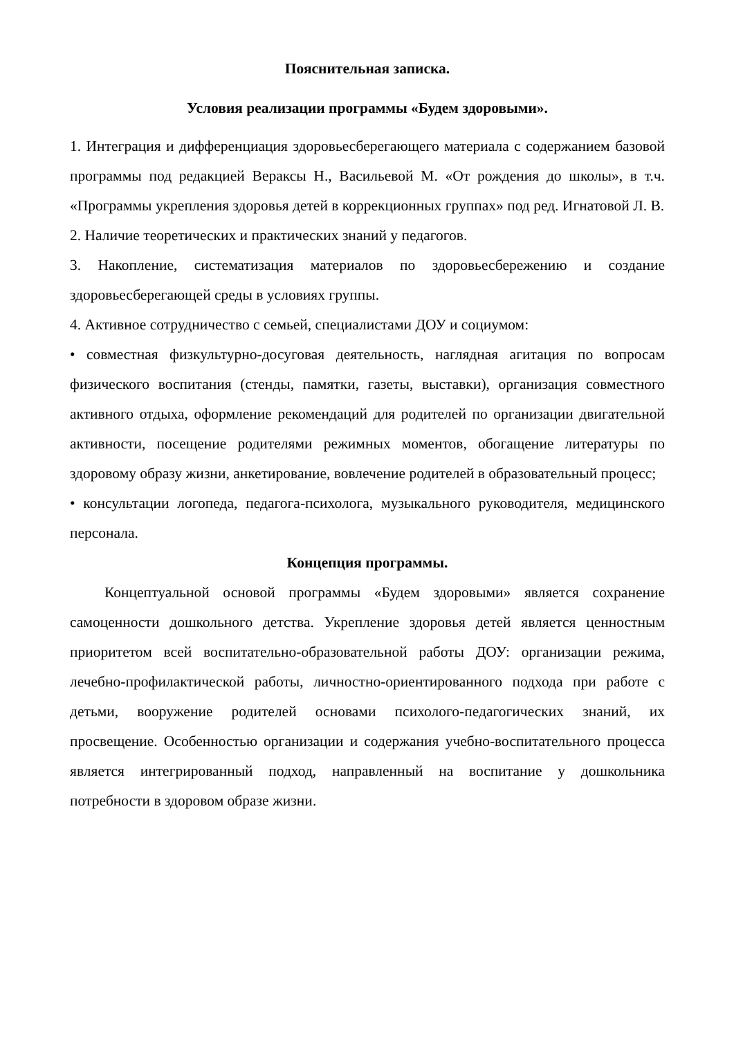Пояснительная записка.
Условия реализации программы «Будем здоровыми».
1. Интеграция и дифференциация здоровьесберегающего материала с содержанием базовой программы под редакцией Вераксы Н., Васильевой М. «От рождения до школы», в т.ч. «Программы укрепления здоровья детей в коррекционных группах» под ред. Игнатовой Л. В.
2. Наличие теоретических и практических знаний у педагогов.
3. Накопление, систематизация материалов по здоровьесбережению и создание здоровьесберегающей среды в условиях группы.
4. Активное сотрудничество с семьей, специалистами ДОУ и социумом:
• совместная физкультурно-досуговая деятельность, наглядная агитация по вопросам физического воспитания (стенды, памятки, газеты, выставки), организация совместного активного отдыха, оформление рекомендаций для родителей по организации двигательной активности, посещение родителями режимных моментов, обогащение литературы по здоровому образу жизни, анкетирование, вовлечение родителей в образовательный процесс;
• консультации логопеда, педагога-психолога, музыкального руководителя, медицинского персонала.
Концепция программы.
Концептуальной основой программы «Будем здоровыми» является сохранение самоценности дошкольного детства. Укрепление здоровья детей является ценностным приоритетом всей воспитательно-образовательной работы ДОУ: организации режима, лечебно-профилактической работы, личностно-ориентированного подхода при работе с детьми, вооружение родителей основами психолого-педагогических знаний, их просвещение. Особенностью организации и содержания учебно-воспитательного процесса является интегрированный подход, направленный на воспитание у дошкольника потребности в здоровом образе жизни.